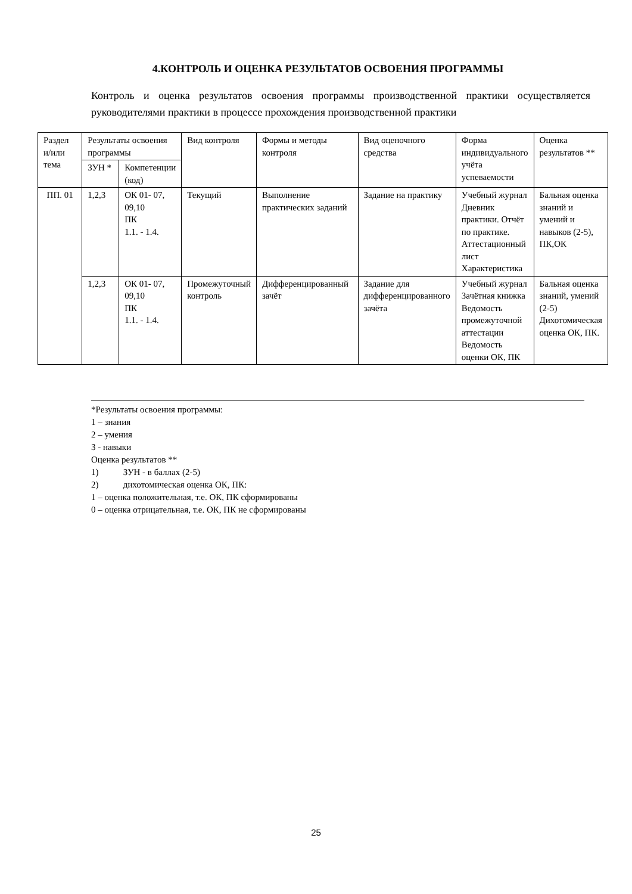4.КОНТРОЛЬ И ОЦЕНКА РЕЗУЛЬТАТОВ ОСВОЕНИЯ ПРОГРАММЫ
Контроль и оценка результатов освоения программы производственной практики осуществляется руководителями практики в процессе прохождения производственной практики
| Раздел и/или тема | Результаты освоения программы | | Вид контроля | Формы и методы контроля | Вид оценочного средства | Форма индивидуального учёта успеваемости | Оценка результатов ** |
| --- | --- | --- | --- | --- | --- | --- | --- |
| | ЗУН * | Компетенции (код) | | | | | |
| ПП. 01 | 1,2,3 | ОК 01- 07, 09,10 ПК 1.1. - 1.4. | Текущий | Выполнение практических заданий | Задание на практику | Учебный журнал Дневник практики. Отчёт по практике. Аттестационный лист Характеристика | Бальная оценка знаний и умений и навыков (2-5), ПК,ОК |
| | 1,2,3 | ОК 01- 07, 09,10 ПК 1.1. - 1.4. | Промежуточный контроль | Дифференцированный зачёт | Задание для дифференцированного зачёта | Учебный журнал Зачётная книжка Ведомость промежуточной аттестации Ведомость оценки ОК, ПК | Бальная оценка знаний, умений (2-5) Дихотомическая оценка ОК, ПК. |
*Результаты освоения программы:
1 – знания
2 – умения
3 - навыки
Оценка результатов **
1) ЗУН - в баллах (2-5)
2) дихотомическая оценка ОК, ПК:
1 – оценка положительная, т.е. ОК, ПК сформированы
0 – оценка отрицательная, т.е. ОК, ПК не сформированы
25